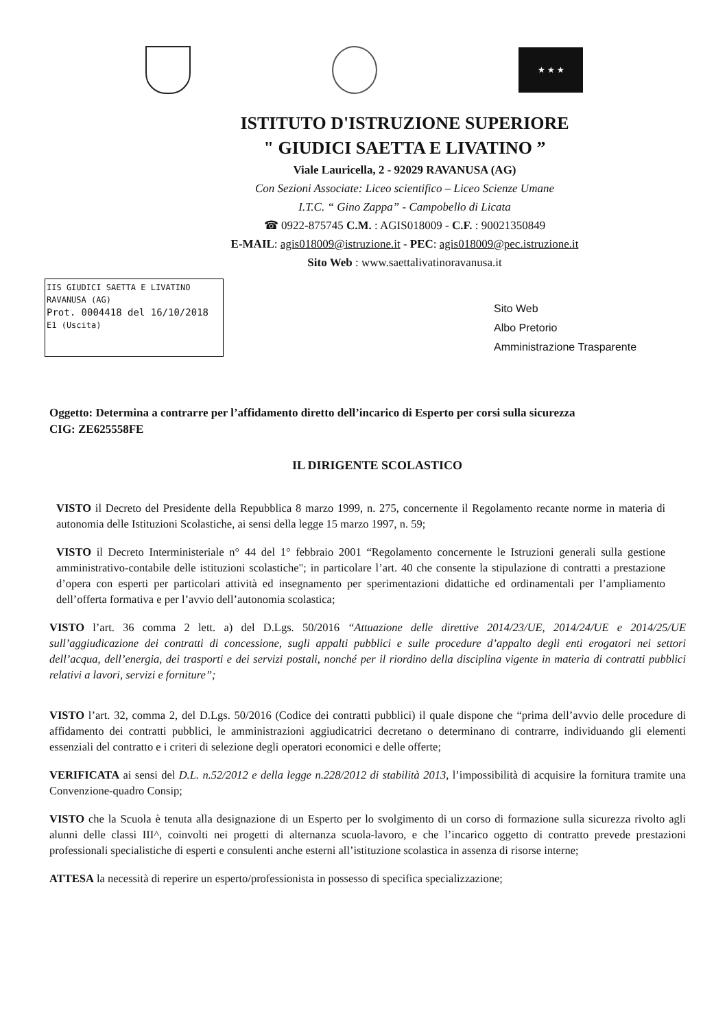★ ★ ★
ISTITUTO D'ISTRUZIONE SUPERIORE
" GIUDICI SAETTA E LIVATINO ”
Viale Lauricella, 2 - 92029 RAVANUSA (AG)
Con Sezioni Associate: Liceo scientifico – Liceo Scienze Umane
I.T.C. “ Gino Zappa” - Campobello di Licata
☎ 0922-875745 C.M. : AGIS018009 - C.F. : 90021350849
E-MAIL: agis018009@istruzione.it - PEC: agis018009@pec.istruzione.it
Sito Web : www.saettalivatinoravanusa.it
IIS GIUDICI SAETTA E LIVATINO
RAVANUSA (AG)
Prot. 0004418 del 16/10/2018
E1 (Uscita)
Sito Web
Albo Pretorio
Amministrazione Trasparente
Oggetto: Determina a contrarre per l’affidamento diretto dell’incarico di Esperto per corsi sulla sicurezza
CIG: ZE625558FE
IL DIRIGENTE SCOLASTICO
VISTO il Decreto del Presidente della Repubblica 8 marzo 1999, n. 275, concernente il Regolamento recante norme in materia di autonomia delle Istituzioni Scolastiche, ai sensi della legge 15 marzo 1997, n. 59;
VISTO il Decreto Interministeriale n° 44 del 1° febbraio 2001 “Regolamento concernente le Istruzioni generali sulla gestione amministrativo-contabile delle istituzioni scolastiche"; in particolare l’art. 40 che consente la stipulazione di contratti a prestazione d’opera con esperti per particolari attività ed insegnamento per sperimentazioni didattiche ed ordinamentali per l’ampliamento dell’offerta formativa e per l’avvio dell’autonomia scolastica;
VISTO l’art. 36 comma 2 lett. a) del D.Lgs. 50/2016 “Attuazione delle direttive 2014/23/UE, 2014/24/UE e 2014/25/UE sull’aggiudicazione dei contratti di concessione, sugli appalti pubblici e sulle procedure d’appalto degli enti erogatori nei settori dell’acqua, dell’energia, dei trasporti e dei servizi postali, nonché per il riordino della disciplina vigente in materia di contratti pubblici relativi a lavori, servizi e forniture”;
VISTO l’art. 32, comma 2, del D.Lgs. 50/2016 (Codice dei contratti pubblici) il quale dispone che “prima dell’avvio delle procedure di affidamento dei contratti pubblici, le amministrazioni aggiudicatrici decretano o determinano di contrarre, individuando gli elementi essenziali del contratto e i criteri di selezione degli operatori economici e delle offerte;
VERIFICATA ai sensi del D.L. n.52/2012 e della legge n.228/2012 di stabilità 2013, l’impossibilità di acquisire la fornitura tramite una Convenzione-quadro Consip;
VISTO che la Scuola è tenuta alla designazione di un Esperto per lo svolgimento di un corso di formazione sulla sicurezza rivolto agli alunni delle classi III^, coinvolti nei progetti di alternanza scuola-lavoro, e che l’incarico oggetto di contratto prevede prestazioni professionali specialistiche di esperti e consulenti anche esterni all’istituzione scolastica in assenza di risorse interne;
ATTESA la necessità di reperire un esperto/professionista in possesso di specifica specializzazione;